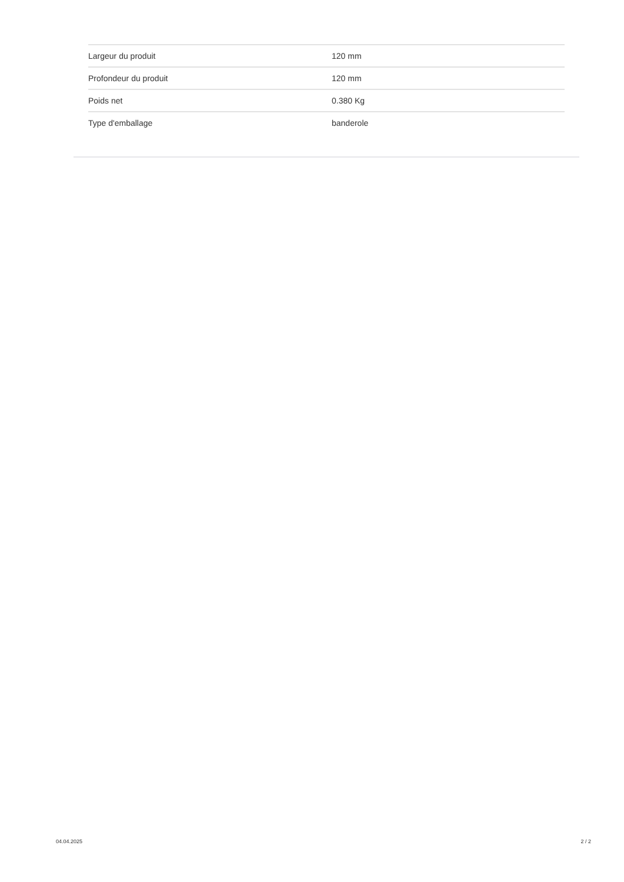| Largeur du produit | 120 mm |
| Profondeur du produit | 120 mm |
| Poids net | 0.380 Kg |
| Type d'emballage | banderole |
04.04.2025 2 / 2